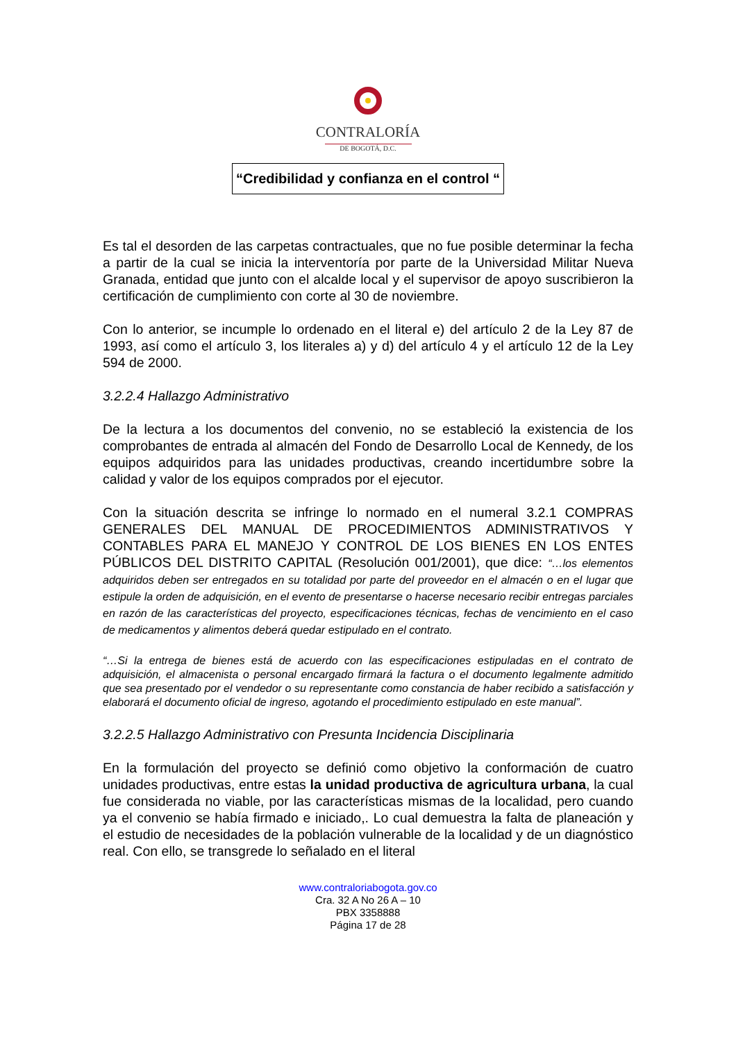CONTRALORÍA
DE BOGOTÁ, D.C.
“Credibilidad y confianza en el control “
Es tal el desorden de las carpetas contractuales, que no fue posible determinar la fecha a partir de la cual se inicia la interventoría por parte de la Universidad Militar Nueva Granada, entidad que junto con el alcalde local y el supervisor de apoyo suscribieron la certificación de cumplimiento con corte al 30 de noviembre.
Con lo anterior, se incumple lo ordenado en el literal e) del artículo 2 de la Ley 87 de 1993, así como el artículo 3, los literales a) y d) del artículo 4 y el artículo 12 de la Ley 594 de 2000.
3.2.2.4 Hallazgo Administrativo
De la lectura a los documentos del convenio, no se estableció la existencia de los comprobantes de entrada al almacén del Fondo de Desarrollo Local de Kennedy, de los equipos adquiridos para las unidades productivas, creando incertidumbre sobre la calidad y valor de los equipos comprados por el ejecutor.
Con la situación descrita se infringe lo normado en el numeral 3.2.1 COMPRAS GENERALES DEL MANUAL DE PROCEDIMIENTOS ADMINISTRATIVOS Y CONTABLES PARA EL MANEJO Y CONTROL DE LOS BIENES EN LOS ENTES PÚBLICOS DEL DISTRITO CAPITAL (Resolución 001/2001), que dice: “…los elementos adquiridos deben ser entregados en su totalidad por parte del proveedor en el almacén o en el lugar que estipule la orden de adquisición, en el evento de presentarse o hacerse necesario recibir entregas parciales en razón de las características del proyecto, especificaciones técnicas, fechas de vencimiento en el caso de medicamentos y alimentos deberá quedar estipulado en el contrato.
“…Si la entrega de bienes está de acuerdo con las especificaciones estipuladas en el contrato de adquisición, el almacenista o personal encargado firmará la factura o el documento legalmente admitido que sea presentado por el vendedor o su representante como constancia de haber recibido a satisfacción y elaborará el documento oficial de ingreso, agotando el procedimiento estipulado en este manual”.
3.2.2.5 Hallazgo Administrativo con Presunta Incidencia Disciplinaria
En la formulación del proyecto se definió como objetivo la conformación de cuatro unidades productivas, entre estas la unidad productiva de agricultura urbana, la cual fue considerada no viable, por las características mismas de la localidad, pero cuando ya el convenio se había firmado e iniciado,. Lo cual demuestra la falta de planeación y el estudio de necesidades de la población vulnerable de la localidad y de un diagnóstico real. Con ello, se transgrede lo señalado en el literal
www.contraloriabogota.gov.co
Cra. 32 A No 26 A – 10
PBX 3358888
Página 17 de 28